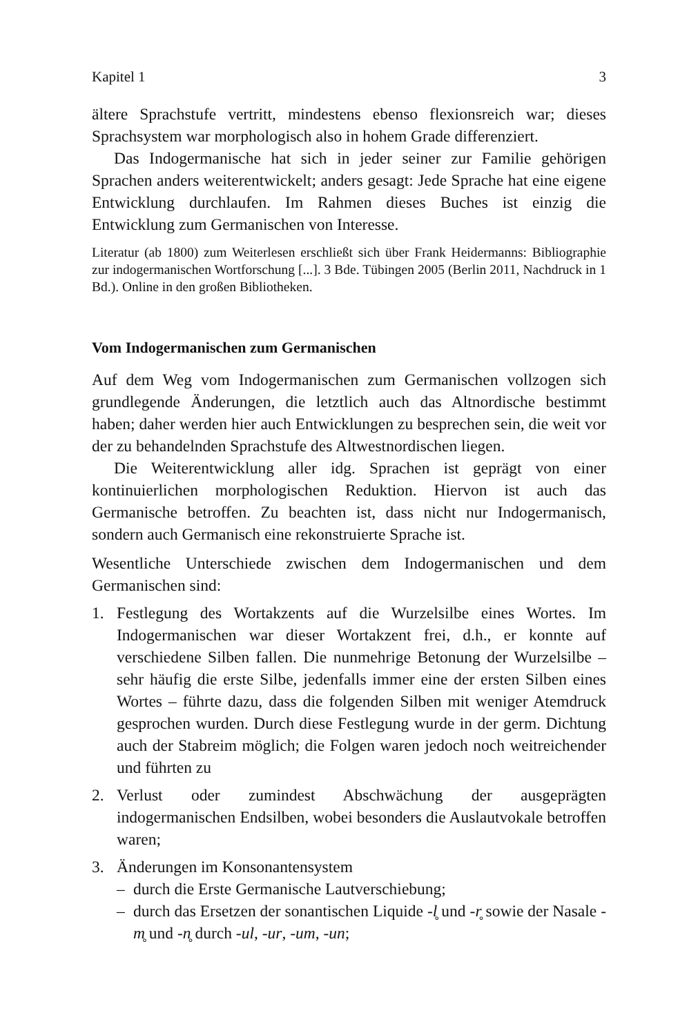Kapitel 1 3
ältere Sprachstufe vertritt, mindestens ebenso flexionsreich war; dieses Sprachsystem war morphologisch also in hohem Grade differenziert.
Das Indogermanische hat sich in jeder seiner zur Familie gehörigen Sprachen anders weiterentwickelt; anders gesagt: Jede Sprache hat eine eigene Entwicklung durchlaufen. Im Rahmen dieses Buches ist einzig die Entwicklung zum Germanischen von Interesse.
Literatur (ab 1800) zum Weiterlesen erschließt sich über Frank Heidermanns: Bibliographie zur indogermanischen Wortforschung [...]. 3 Bde. Tübingen 2005 (Berlin 2011, Nachdruck in 1 Bd.). Online in den großen Bibliotheken.
Vom Indogermanischen zum Germanischen
Auf dem Weg vom Indogermanischen zum Germanischen vollzogen sich grundlegende Änderungen, die letztlich auch das Altnordische bestimmt haben; daher werden hier auch Entwicklungen zu besprechen sein, die weit vor der zu behandelnden Sprachstufe des Altwestnordischen liegen.
Die Weiterentwicklung aller idg. Sprachen ist geprägt von einer kontinuierlichen morphologischen Reduktion. Hiervon ist auch das Germanische betroffen. Zu beachten ist, dass nicht nur Indogermanisch, sondern auch Germanisch eine rekonstruierte Sprache ist.
Wesentliche Unterschiede zwischen dem Indogermanischen und dem Germanischen sind:
1. Festlegung des Wortakzents auf die Wurzelsilbe eines Wortes. Im Indogermanischen war dieser Wortakzent frei, d.h., er konnte auf verschiedene Silben fallen. Die nunmehrige Betonung der Wurzelsilbe – sehr häufig die erste Silbe, jedenfalls immer eine der ersten Silben eines Wortes – führte dazu, dass die folgenden Silben mit weniger Atemdruck gesprochen wurden. Durch diese Festlegung wurde in der germ. Dichtung auch der Stabreim möglich; die Folgen waren jedoch noch weitreichender und führten zu
2. Verlust oder zumindest Abschwächung der ausgeprägten indogermanischen Endsilben, wobei besonders die Auslautvokale betroffen waren;
3. Änderungen im Konsonantensystem
– durch die Erste Germanische Lautverschiebung;
– durch das Ersetzen der sonantischen Liquide -l̥ und -r̥ sowie der Nasale -m̥ und -n̥ durch -ul, -ur, -um, -un;